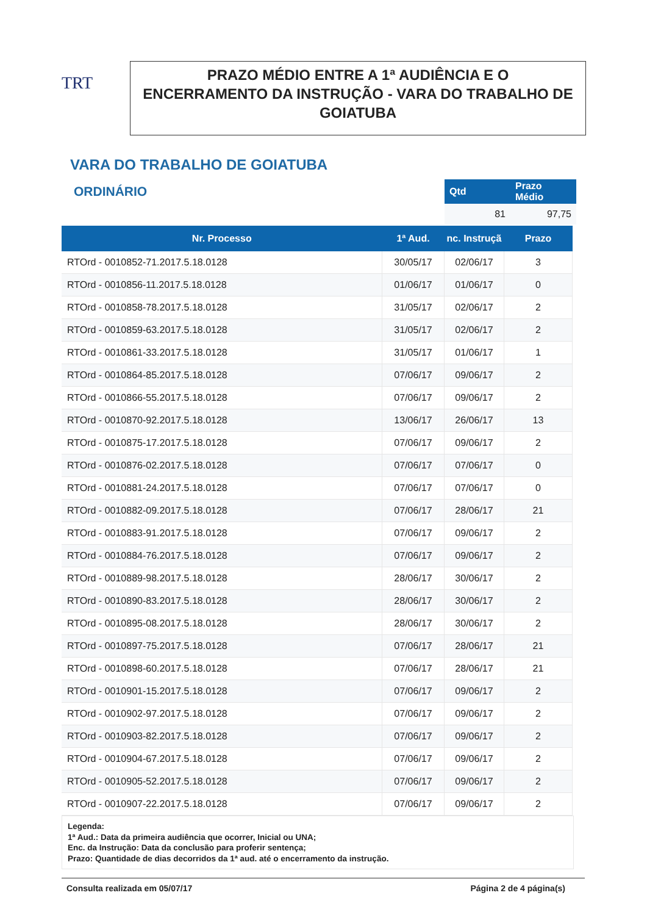TRT
PRAZO MÉDIO ENTRE A 1ª AUDIÊNCIA E O ENCERRAMENTO DA INSTRUÇÃO - VARA DO TRABALHO DE GOIATUBA
VARA DO TRABALHO DE GOIATUBA
ORDINÁRIO
| Qtd | Prazo Médio |
| --- | --- |
| 81 | 97,75 |
| Nr. Processo | 1ª Aud. | nc. Instruçã | Prazo |
| --- | --- | --- | --- |
| RTOrd - 0010852-71.2017.5.18.0128 | 30/05/17 | 02/06/17 | 3 |
| RTOrd - 0010856-11.2017.5.18.0128 | 01/06/17 | 01/06/17 | 0 |
| RTOrd - 0010858-78.2017.5.18.0128 | 31/05/17 | 02/06/17 | 2 |
| RTOrd - 0010859-63.2017.5.18.0128 | 31/05/17 | 02/06/17 | 2 |
| RTOrd - 0010861-33.2017.5.18.0128 | 31/05/17 | 01/06/17 | 1 |
| RTOrd - 0010864-85.2017.5.18.0128 | 07/06/17 | 09/06/17 | 2 |
| RTOrd - 0010866-55.2017.5.18.0128 | 07/06/17 | 09/06/17 | 2 |
| RTOrd - 0010870-92.2017.5.18.0128 | 13/06/17 | 26/06/17 | 13 |
| RTOrd - 0010875-17.2017.5.18.0128 | 07/06/17 | 09/06/17 | 2 |
| RTOrd - 0010876-02.2017.5.18.0128 | 07/06/17 | 07/06/17 | 0 |
| RTOrd - 0010881-24.2017.5.18.0128 | 07/06/17 | 07/06/17 | 0 |
| RTOrd - 0010882-09.2017.5.18.0128 | 07/06/17 | 28/06/17 | 21 |
| RTOrd - 0010883-91.2017.5.18.0128 | 07/06/17 | 09/06/17 | 2 |
| RTOrd - 0010884-76.2017.5.18.0128 | 07/06/17 | 09/06/17 | 2 |
| RTOrd - 0010889-98.2017.5.18.0128 | 28/06/17 | 30/06/17 | 2 |
| RTOrd - 0010890-83.2017.5.18.0128 | 28/06/17 | 30/06/17 | 2 |
| RTOrd - 0010895-08.2017.5.18.0128 | 28/06/17 | 30/06/17 | 2 |
| RTOrd - 0010897-75.2017.5.18.0128 | 07/06/17 | 28/06/17 | 21 |
| RTOrd - 0010898-60.2017.5.18.0128 | 07/06/17 | 28/06/17 | 21 |
| RTOrd - 0010901-15.2017.5.18.0128 | 07/06/17 | 09/06/17 | 2 |
| RTOrd - 0010902-97.2017.5.18.0128 | 07/06/17 | 09/06/17 | 2 |
| RTOrd - 0010903-82.2017.5.18.0128 | 07/06/17 | 09/06/17 | 2 |
| RTOrd - 0010904-67.2017.5.18.0128 | 07/06/17 | 09/06/17 | 2 |
| RTOrd - 0010905-52.2017.5.18.0128 | 07/06/17 | 09/06/17 | 2 |
| RTOrd - 0010907-22.2017.5.18.0128 | 07/06/17 | 09/06/17 | 2 |
Legenda:
1ª Aud.: Data da primeira audiência que ocorrer, Inicial ou UNA;
Enc. da Instrução: Data da conclusão para proferir sentença;
Prazo: Quantidade de dias decorridos da 1ª aud. até o encerramento da instrução.
Consulta realizada em 05/07/17 Página 2 de 4 página(s)